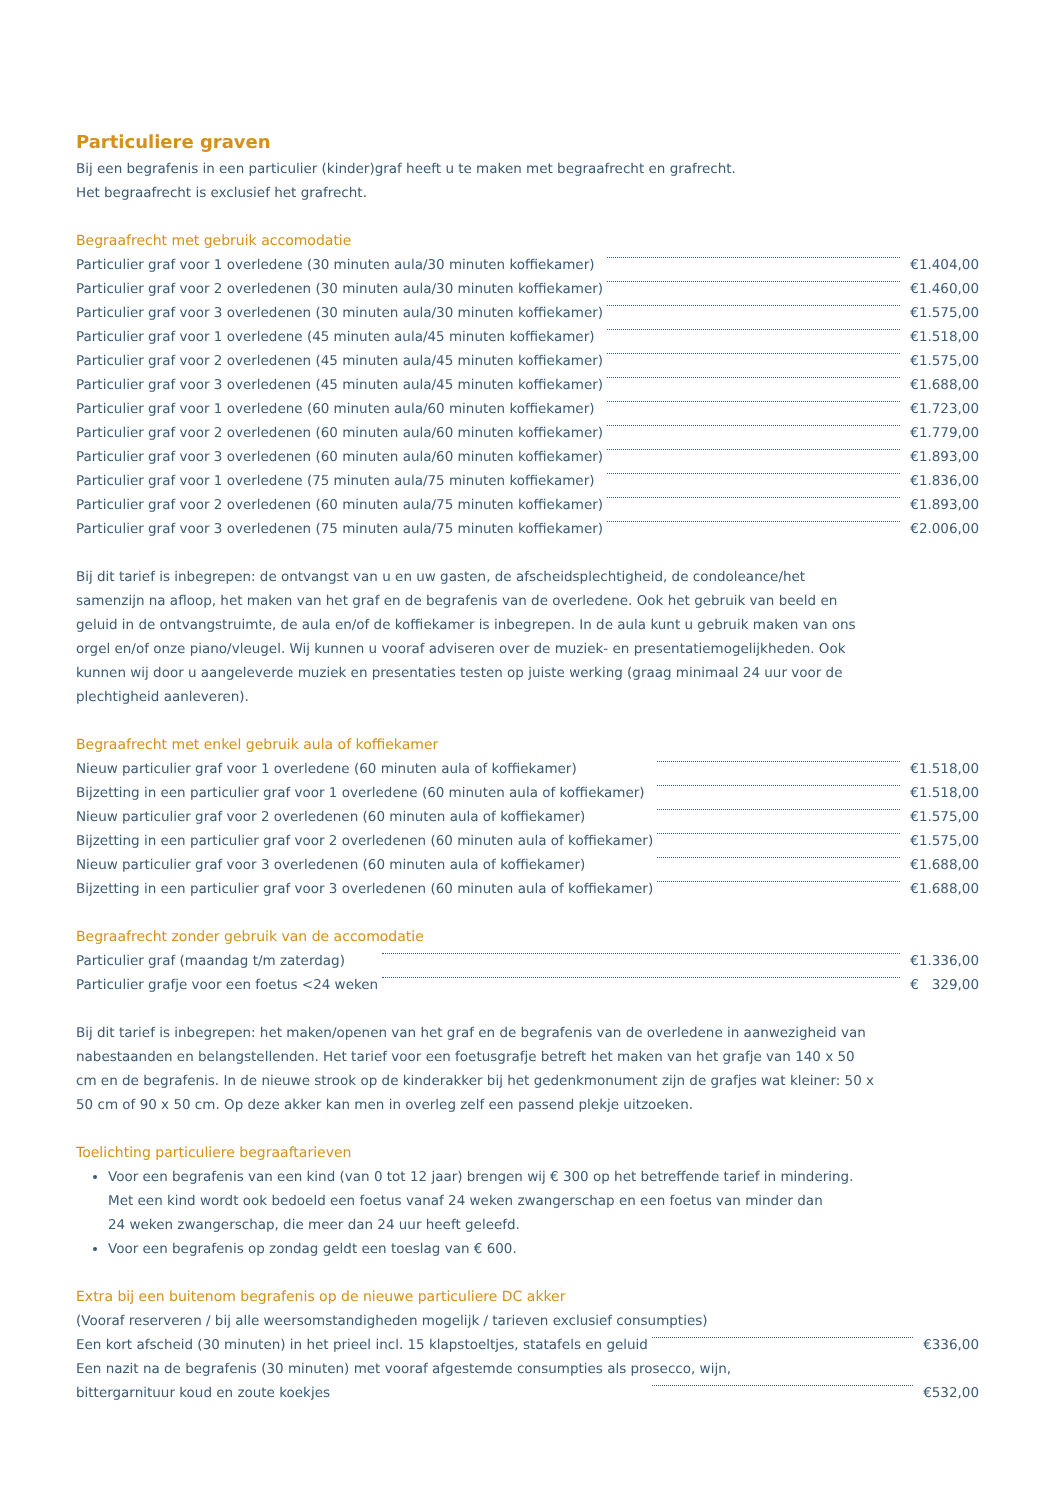Particuliere graven
Bij een begrafenis in een particulier (kinder)graf heeft u te maken met begraafrecht en grafrecht.
Het begraafrecht is exclusief het grafrecht.
Begraafrecht met gebruik accomodatie
| Particulier graf voor 1 overledene (30 minuten aula/30 minuten koffiekamer) | | € | 1.404,00 |
| Particulier graf voor 2 overledenen (30 minuten aula/30 minuten koffiekamer) | | € | 1.460,00 |
| Particulier graf voor 3 overledenen (30 minuten aula/30 minuten koffiekamer) | | € | 1.575,00 |
| Particulier graf voor 1 overledene (45 minuten aula/45 minuten koffiekamer) | | € | 1.518,00 |
| Particulier graf voor 2 overledenen (45 minuten aula/45 minuten koffiekamer) | | € | 1.575,00 |
| Particulier graf voor 3 overledenen (45 minuten aula/45 minuten koffiekamer) | | € | 1.688,00 |
| Particulier graf voor 1 overledene (60 minuten aula/60 minuten koffiekamer) | | € | 1.723,00 |
| Particulier graf voor 2 overledenen (60 minuten aula/60 minuten koffiekamer) | | € | 1.779,00 |
| Particulier graf voor 3 overledenen (60 minuten aula/60 minuten koffiekamer) | | € | 1.893,00 |
| Particulier graf voor 1 overledene (75 minuten aula/75 minuten koffiekamer) | | € | 1.836,00 |
| Particulier graf voor 2 overledenen (60 minuten aula/75 minuten koffiekamer) | | € | 1.893,00 |
| Particulier graf voor 3 overledenen (75 minuten aula/75 minuten koffiekamer) | | € | 2.006,00 |
Bij dit tarief is inbegrepen: de ontvangst van u en uw gasten, de afscheidsplechtigheid, de condoleance/het samenzijn na afloop, het maken van het graf en de begrafenis van de overledene. Ook het gebruik van beeld en geluid in de ontvangstruimte, de aula en/of de koffiekamer is inbegrepen. In de aula kunt u gebruik maken van ons orgel en/of onze piano/vleugel. Wij kunnen u vooraf adviseren over de muziek- en presentatiemogelijkheden. Ook kunnen wij door u aangeleverde muziek en presentaties testen op juiste werking (graag minimaal 24 uur voor de plechtigheid aanleveren).
Begraafrecht met enkel gebruik aula of koffiekamer
| Nieuw particulier graf voor 1 overledene (60 minuten aula of koffiekamer) | | € | 1.518,00 |
| Bijzetting in een particulier graf voor 1 overledene (60 minuten aula of koffiekamer) | | € | 1.518,00 |
| Nieuw particulier graf voor 2 overledenen (60 minuten aula of koffiekamer) | | € | 1.575,00 |
| Bijzetting in een particulier graf voor 2 overledenen (60 minuten aula of koffiekamer) | | € | 1.575,00 |
| Nieuw particulier graf voor 3 overledenen (60 minuten aula of koffiekamer) | | € | 1.688,00 |
| Bijzetting in een particulier graf voor 3 overledenen (60 minuten aula of koffiekamer) | | € | 1.688,00 |
Begraafrecht zonder gebruik van de accomodatie
| Particulier graf (maandag t/m zaterdag) | | € | 1.336,00 |
| Particulier grafje voor een foetus <24 weken | | € | 329,00 |
Bij dit tarief is inbegrepen: het maken/openen van het graf en de begrafenis van de overledene in aanwezigheid van nabestaanden en belangstellenden. Het tarief voor een foetusgrafje betreft het maken van het grafje van 140 x 50 cm en de begrafenis. In de nieuwe strook op de kinderakker bij het gedenkmonument zijn de grafjes wat kleiner: 50 x 50 cm of 90 x 50 cm. Op deze akker kan men in overleg zelf een passend plekje uitzoeken.
Toelichting particuliere begraaftarieven
Voor een begrafenis van een kind (van 0 tot 12 jaar) brengen wij € 300 op het betreffende tarief in mindering.
Met een kind wordt ook bedoeld een foetus vanaf 24 weken zwangerschap en een foetus van minder dan
24 weken zwangerschap, die meer dan 24 uur heeft geleefd.
Voor een begrafenis op zondag geldt een toeslag van € 600.
Extra bij een buitenom begrafenis op de nieuwe particuliere DC akker
(Vooraf reserveren / bij alle weersomstandigheden mogelijk / tarieven exclusief consumpties)
| Een kort afscheid (30 minuten) in het prieel incl. 15 klapstoeltjes, statafels en geluid | | € | 336,00 |
| Een nazit na de begrafenis (30 minuten) met vooraf afgestemde consumpties als prosecco, wijn, | | | |
| bittergarnituur koud en zoute koekjes | | € | 532,00 |